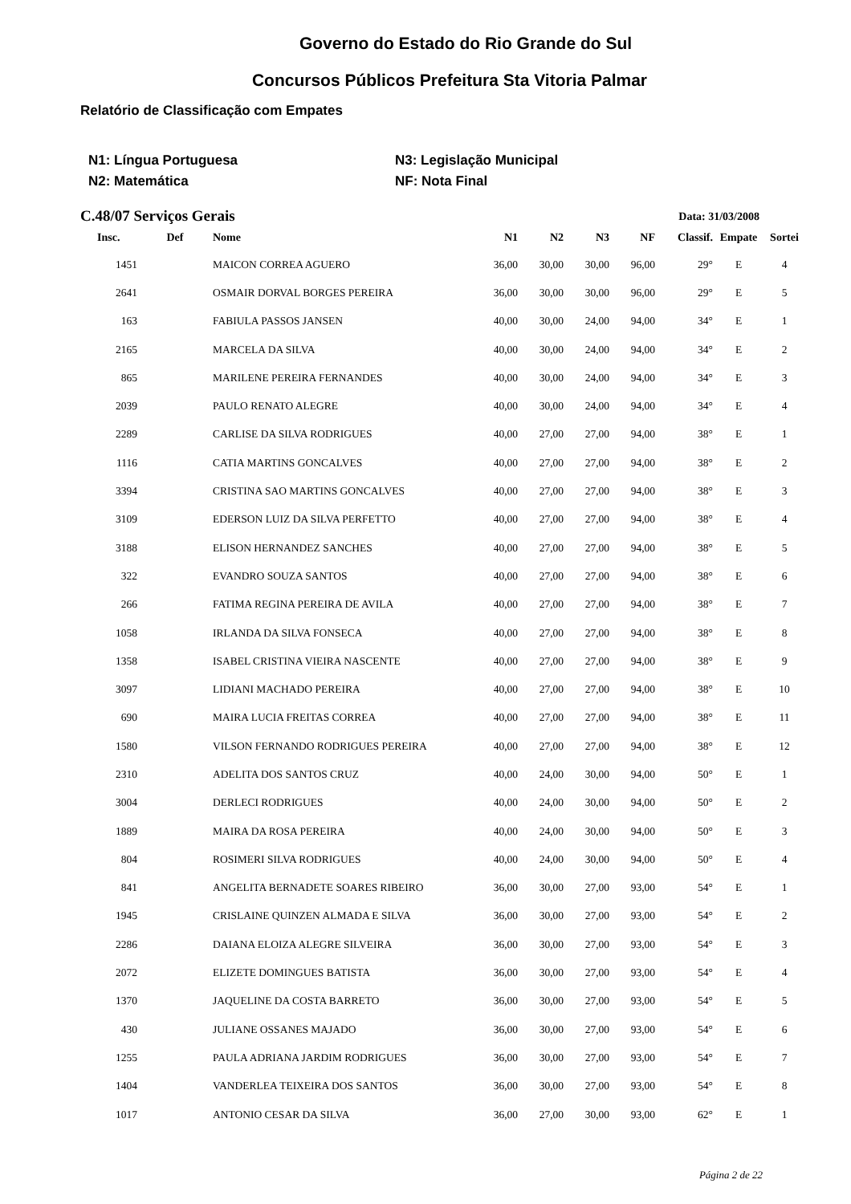Governo do Estado do Rio Grande do Sul
Concursos Públicos Prefeitura Sta Vitoria Palmar
Relatório de Classificação com Empates
N1: Língua Portuguesa
N3: Legislação Municipal
N2: Matemática
NF: Nota Final
C.48/07 Serviços Gerais Data: 31/03/2008
| Insc. | Def | Nome | N1 | N2 | N3 | NF | Classif. | Empate | Sortei |
| --- | --- | --- | --- | --- | --- | --- | --- | --- | --- |
| 1451 | | MAICON CORREA AGUERO | 36,00 | 30,00 | 30,00 | 96,00 | 29° | E | 4 |
| 2641 | | OSMAIR DORVAL BORGES PEREIRA | 36,00 | 30,00 | 30,00 | 96,00 | 29° | E | 5 |
| 163 | | FABIULA PASSOS JANSEN | 40,00 | 30,00 | 24,00 | 94,00 | 34° | E | 1 |
| 2165 | | MARCELA DA SILVA | 40,00 | 30,00 | 24,00 | 94,00 | 34° | E | 2 |
| 865 | | MARILENE PEREIRA FERNANDES | 40,00 | 30,00 | 24,00 | 94,00 | 34° | E | 3 |
| 2039 | | PAULO RENATO ALEGRE | 40,00 | 30,00 | 24,00 | 94,00 | 34° | E | 4 |
| 2289 | | CARLISE DA SILVA RODRIGUES | 40,00 | 27,00 | 27,00 | 94,00 | 38° | E | 1 |
| 1116 | | CATIA MARTINS GONCALVES | 40,00 | 27,00 | 27,00 | 94,00 | 38° | E | 2 |
| 3394 | | CRISTINA SAO MARTINS GONCALVES | 40,00 | 27,00 | 27,00 | 94,00 | 38° | E | 3 |
| 3109 | | EDERSON LUIZ DA SILVA PERFETTO | 40,00 | 27,00 | 27,00 | 94,00 | 38° | E | 4 |
| 3188 | | ELISON HERNANDEZ SANCHES | 40,00 | 27,00 | 27,00 | 94,00 | 38° | E | 5 |
| 322 | | EVANDRO SOUZA SANTOS | 40,00 | 27,00 | 27,00 | 94,00 | 38° | E | 6 |
| 266 | | FATIMA REGINA PEREIRA DE AVILA | 40,00 | 27,00 | 27,00 | 94,00 | 38° | E | 7 |
| 1058 | | IRLANDA DA SILVA FONSECA | 40,00 | 27,00 | 27,00 | 94,00 | 38° | E | 8 |
| 1358 | | ISABEL CRISTINA VIEIRA NASCENTE | 40,00 | 27,00 | 27,00 | 94,00 | 38° | E | 9 |
| 3097 | | LIDIANI MACHADO PEREIRA | 40,00 | 27,00 | 27,00 | 94,00 | 38° | E | 10 |
| 690 | | MAIRA LUCIA FREITAS CORREA | 40,00 | 27,00 | 27,00 | 94,00 | 38° | E | 11 |
| 1580 | | VILSON FERNANDO RODRIGUES PEREIRA | 40,00 | 27,00 | 27,00 | 94,00 | 38° | E | 12 |
| 2310 | | ADELITA DOS SANTOS CRUZ | 40,00 | 24,00 | 30,00 | 94,00 | 50° | E | 1 |
| 3004 | | DERLECI RODRIGUES | 40,00 | 24,00 | 30,00 | 94,00 | 50° | E | 2 |
| 1889 | | MAIRA DA ROSA PEREIRA | 40,00 | 24,00 | 30,00 | 94,00 | 50° | E | 3 |
| 804 | | ROSIMERI SILVA RODRIGUES | 40,00 | 24,00 | 30,00 | 94,00 | 50° | E | 4 |
| 841 | | ANGELITA BERNADETE SOARES RIBEIRO | 36,00 | 30,00 | 27,00 | 93,00 | 54° | E | 1 |
| 1945 | | CRISLAINE QUINZEN ALMADA E SILVA | 36,00 | 30,00 | 27,00 | 93,00 | 54° | E | 2 |
| 2286 | | DAIANA ELOIZA ALEGRE SILVEIRA | 36,00 | 30,00 | 27,00 | 93,00 | 54° | E | 3 |
| 2072 | | ELIZETE DOMINGUES BATISTA | 36,00 | 30,00 | 27,00 | 93,00 | 54° | E | 4 |
| 1370 | | JAQUELINE DA COSTA BARRETO | 36,00 | 30,00 | 27,00 | 93,00 | 54° | E | 5 |
| 430 | | JULIANE OSSANES MAJADO | 36,00 | 30,00 | 27,00 | 93,00 | 54° | E | 6 |
| 1255 | | PAULA ADRIANA JARDIM RODRIGUES | 36,00 | 30,00 | 27,00 | 93,00 | 54° | E | 7 |
| 1404 | | VANDERLEA TEIXEIRA DOS SANTOS | 36,00 | 30,00 | 27,00 | 93,00 | 54° | E | 8 |
| 1017 | | ANTONIO CESAR DA SILVA | 36,00 | 27,00 | 30,00 | 93,00 | 62° | E | 1 |
Página 2 de 22